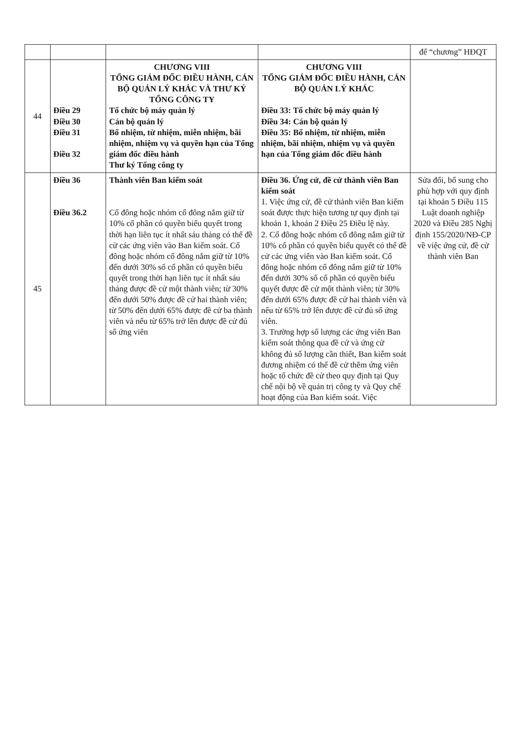| | | | | để “chương” HĐQT |
| 44 | Điều 29 Điều 30 Điều 31 Điều 32 | CHƯƠNG VIII TỔNG GIÁM ĐỐC ĐIỀU HÀNH, CÁN BỘ QUẢN LÝ KHÁC VÀ THƯ KÝ TỔNG CÔNG TY Tổ chức bộ máy quản lý Cán bộ quản lý Bổ nhiệm, từ nhiệm, miễn nhiệm, bãi nhiệm, nhiệm vụ và quyền hạn của Tổng giám đốc điều hành Thư ký Tổng công ty | CHƯƠNG VIII TỔNG GIÁM ĐỐC ĐIỀU HÀNH, CÁN BỘ QUẢN LÝ KHÁC Điều 33: Tổ chức bộ máy quản lý Điều 34: Cán bộ quản lý Điều 35: Bổ nhiệm, từ nhiệm, miễn nhiệm, bãi nhiệm, nhiệm vụ và quyền hạn của Tổng giám đốc điều hành | |
| 45 | Điều 36 Điều 36.2 | Thành viên Ban kiểm soát Cổ đông hoặc nhóm cổ đông nắm giữ từ 10% cổ phần có quyền biểu quyết trong thời hạn liên tục ít nhất sáu tháng có thể đề cử các ứng viên vào Ban kiểm soát. Cổ đông hoặc nhóm cổ đông nắm giữ từ 10% đến dưới 30% số cổ phần có quyền biểu quyết trong thời hạn liên tục ít nhất sáu tháng được đề cử một thành viên; từ 30% đến dưới 50% được đề cử hai thành viên; từ 50% đến dưới 65% được đề cử ba thành viên và nếu từ 65% trở lên được đề cử đủ số ứng viên | Điều 36. Ứng cử, đề cử thành viên Ban kiểm soát 1. Việc ứng cử, đề cử thành viên Ban kiểm soát được thực hiện tương tự quy định tại khoản 1, khoản 2 Điều 25 Điều lệ này. 2. Cổ đông hoặc nhóm cổ đông nắm giữ từ 10% cổ phần có quyền biểu quyết có thể đề cử các ứng viên vào Ban kiểm soát. Cổ đông hoặc nhóm cổ đông nắm giữ từ 10% đến dưới 30% số cổ phần có quyền biểu quyết được đề cử một thành viên; từ 30% đến dưới 65% được đề cử hai thành viên và nếu từ 65% trở lên được đề cử đủ số ứng viên. 3. Trường hợp số lượng các ứng viên Ban kiểm soát thông qua đề cử và ứng cử không đủ số lượng cần thiết, Ban kiểm soát đương nhiệm có thể đề cử thêm ứng viên hoặc tổ chức đề cử theo quy định tại Quy chế nội bộ về quản trị công ty và Quy chế hoạt động của Ban kiểm soát. Việc | Sửa đổi, bổ sung cho phù hợp với quy định tại khoản 5 Điều 115 Luật doanh nghiệp 2020 và Điều 285 Nghị định 155/2020/NĐ-CP về việc ứng cử, đề cử thành viên Ban |